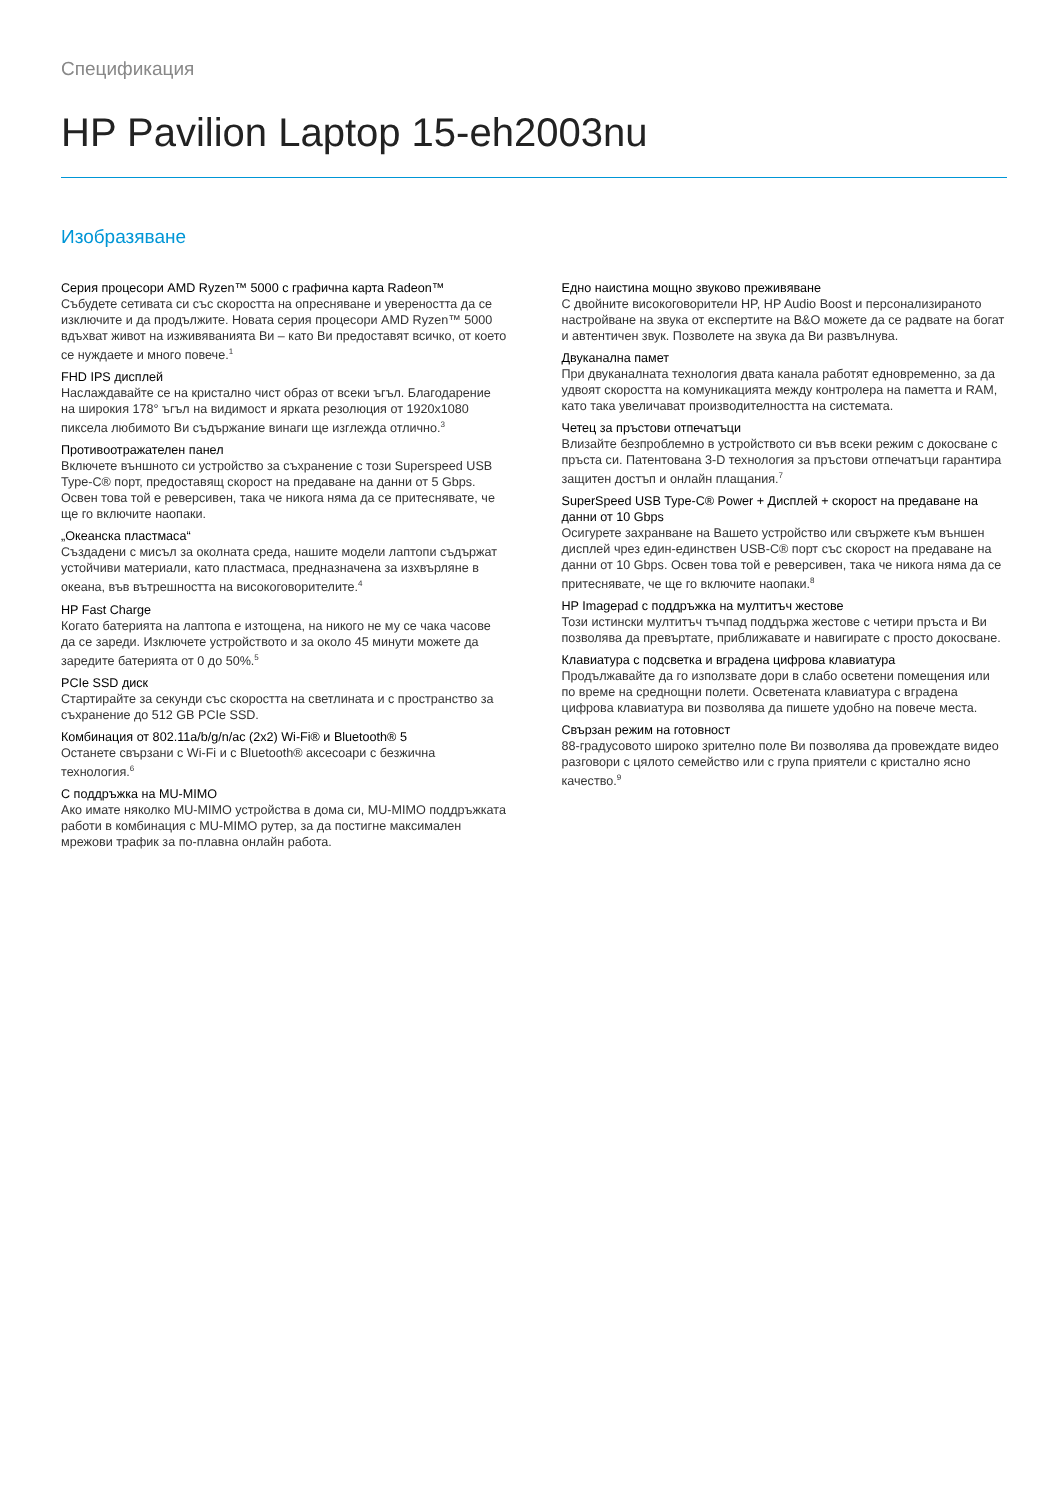Спецификация
HP Pavilion Laptop 15-eh2003nu
Изобразяване
Серия процесори AMD Ryzen™ 5000 с графична карта Radeon™
Събудете сетивата си със скоростта на опресняване и увереността да се изключите и да продължите. Новата серия процесори AMD Ryzen™ 5000 вдъхват живот на изживяванията Ви – като Ви предоставят всичко, от което се нуждаете и много повече.<sup>1</sup>
FHD IPS дисплей
Наслаждавайте се на кристално чист образ от всеки ъгъл. Благодарение на широкия 178° ъгъл на видимост и ярката резолюция от 1920x1080 пиксела любимото Ви съдържание винаги ще изглежда отлично.<sup>3</sup>
Противоотражателен панел
Включете външното си устройство за съхранение с този Superspeed USB Type-C® порт, предоставящ скорост на предаване на данни от 5 Gbps. Освен това той е реверсивен, така че никога няма да се притеснявате, че ще го включите наопаки.
„Океанска пластмаса“
Създадени с мисъл за околната среда, нашите модели лаптопи съдържат устойчиви материали, като пластмаса, предназначена за изхвърляне в океана, във вътрешността на високоговорителите.<sup>4</sup>
HP Fast Charge
Когато батерията на лаптопа е изтощена, на никого не му се чака часове да се зареди. Изключете устройството и за около 45 минути можете да заредите батерията от 0 до 50%.<sup>5</sup>
PCIe SSD диск
Стартирайте за секунди със скоростта на светлината и с пространство за съхранение до 512 GB PCIe SSD.
Комбинация от 802.11a/b/g/n/ac (2x2) Wi-Fi® и Bluetooth® 5
Останете свързани с Wi-Fi и с Bluetooth® аксесоари с безжична технология.<sup>6</sup>
С поддръжка на MU-MIMO
Ако имате няколко MU-MIMO устройства в дома си, MU-MIMO поддръжката работи в комбинация с MU-MIMO рутер, за да постигне максимален мрежови трафик за по-плавна онлайн работа.
Едно наистина мощно звуково преживяване
С двойните високоговорители HP, HP Audio Boost и персонализираното настройване на звука от експертите на B&O можете да се радвате на богат и автентичен звук. Позволете на звука да Ви развълнува.
Двуканална памет
При двуканалната технология двата канала работят едновременно, за да удвоят скоростта на комуникацията между контролера на паметта и RAM, като така увеличават производителността на системата.
Четец за пръстови отпечатъци
Влизайте безпроблемно в устройството си във всеки режим с докосване с пръста си. Патентована 3-D технология за пръстови отпечатъци гарантира защитен достъп и онлайн плащания.<sup>7</sup>
SuperSpeed USB Type-C® Power + Дисплей + скорост на предаване на данни от 10 Gbps
Осигурете захранване на Вашето устройство или свържете към външен дисплей чрез един-единствен USB-C® порт със скорост на предаване на данни от 10 Gbps. Освен това той е реверсивен, така че никога няма да се притеснявате, че ще го включите наопаки.<sup>8</sup>
HP Imagepad с поддръжка на мултитъч жестове
Този истински мултитъч тъчпад поддържа жестове с четири пръста и Ви позволява да превъртате, приближавате и навигирате с просто докосване.
Клавиатура с подсветка и вградена цифрова клавиатура
Продължавайте да го използвате дори в слабо осветени помещения или по време на среднощни полети. Осветената клавиатура с вградена цифрова клавиатура ви позволява да пишете удобно на повече места.
Свързан режим на готовност
88-градусовото широко зрително поле Ви позволява да провеждате видео разговори с цялото семейство или с група приятели с кристално ясно качество.<sup>9</sup>